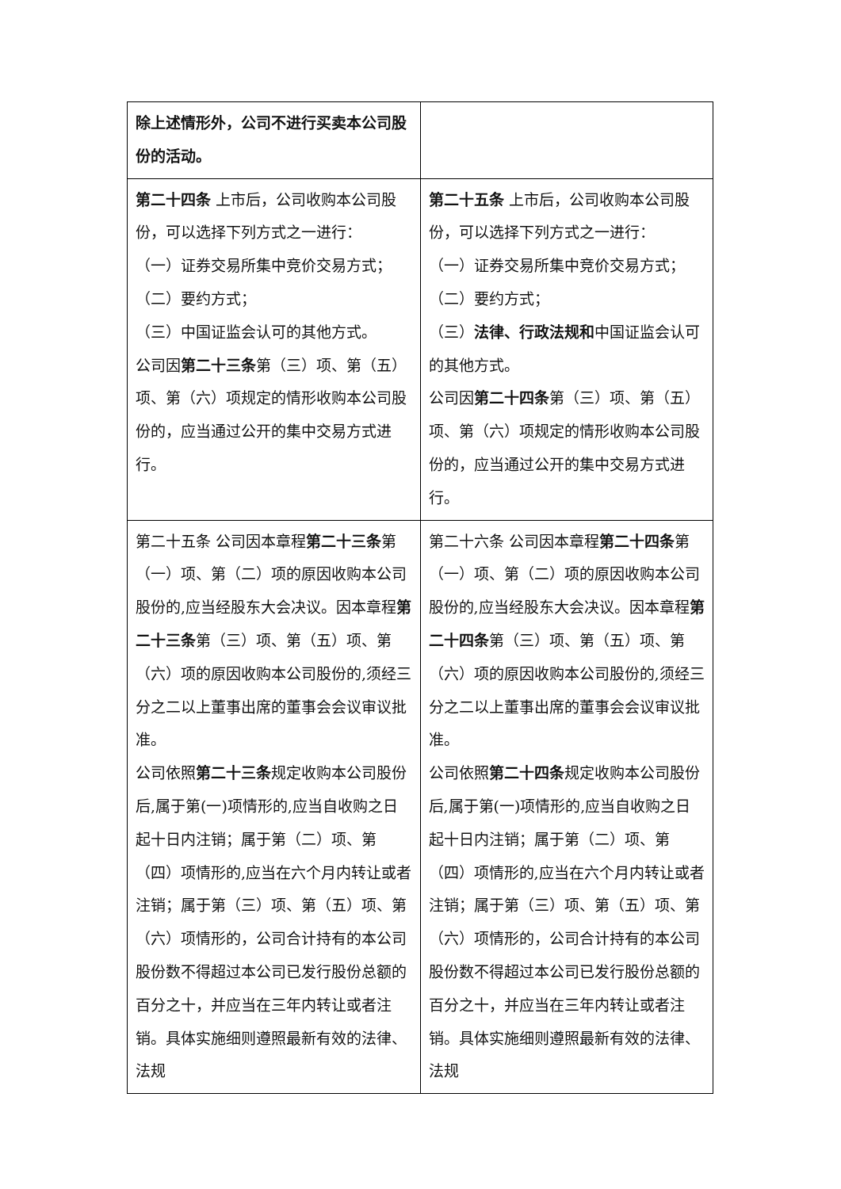| 除上述情形外，公司不进行买卖本公司股份的活动。 | |
| 第二十四条 上市后，公司收购本公司股份，可以选择下列方式之一进行： （一）证券交易所集中竞价交易方式； （二）要约方式； （三）中国证监会认可的其他方式。 公司因 第二十三条 第（三）项、第（五）项、第（六）项规定的情形收购本公司股份的，应当通过公开的集中交易方式进行。 | 第二十五条 上市后，公司收购本公司股份，可以选择下列方式之一进行： （一）证券交易所集中竞价交易方式； （二）要约方式； （三） 法律、行政法规和 中国证监会认可的其他方式。 公司因 第二十四条 第（三）项、第（五）项、第（六）项规定的情形收购本公司股份的，应当通过公开的集中交易方式进行。 |
| 第二十五条 公司因本章程 第二十三条 第（一）项、第（二）项的原因收购本公司股份的,应当经股东大会决议。因本章程 第二十三条 第（三）项、第（五）项、第（六）项的原因收购本公司股份的,须经三分之二以上董事出席的董事会会议审议批准。 公司依照 第二十三条 规定收购本公司股份后,属于第(一)项情形的,应当自收购之日起十日内注销；属于第（二）项、第（四）项情形的,应当在六个月内转让或者注销；属于第（三）项、第（五）项、第（六）项情形的，公司合计持有的本公司股份数不得超过本公司已发行股份总额的百分之十，并应当在三年内转让或者注销。具体实施细则遵照最新有效的法律、法规 | 第二十六条 公司因本章程 第二十四条 第（一）项、第（二）项的原因收购本公司股份的,应当经股东大会决议。因本章程 第二十四条 第（三）项、第（五）项、第（六）项的原因收购本公司股份的,须经三分之二以上董事出席的董事会会议审议批准。 公司依照 第二十四条 规定收购本公司股份后,属于第(一)项情形的,应当自收购之日起十日内注销；属于第（二）项、第（四）项情形的,应当在六个月内转让或者注销；属于第（三）项、第（五）项、第（六）项情形的，公司合计持有的本公司股份数不得超过本公司已发行股份总额的百分之十，并应当在三年内转让或者注销。具体实施细则遵照最新有效的法律、法规 |